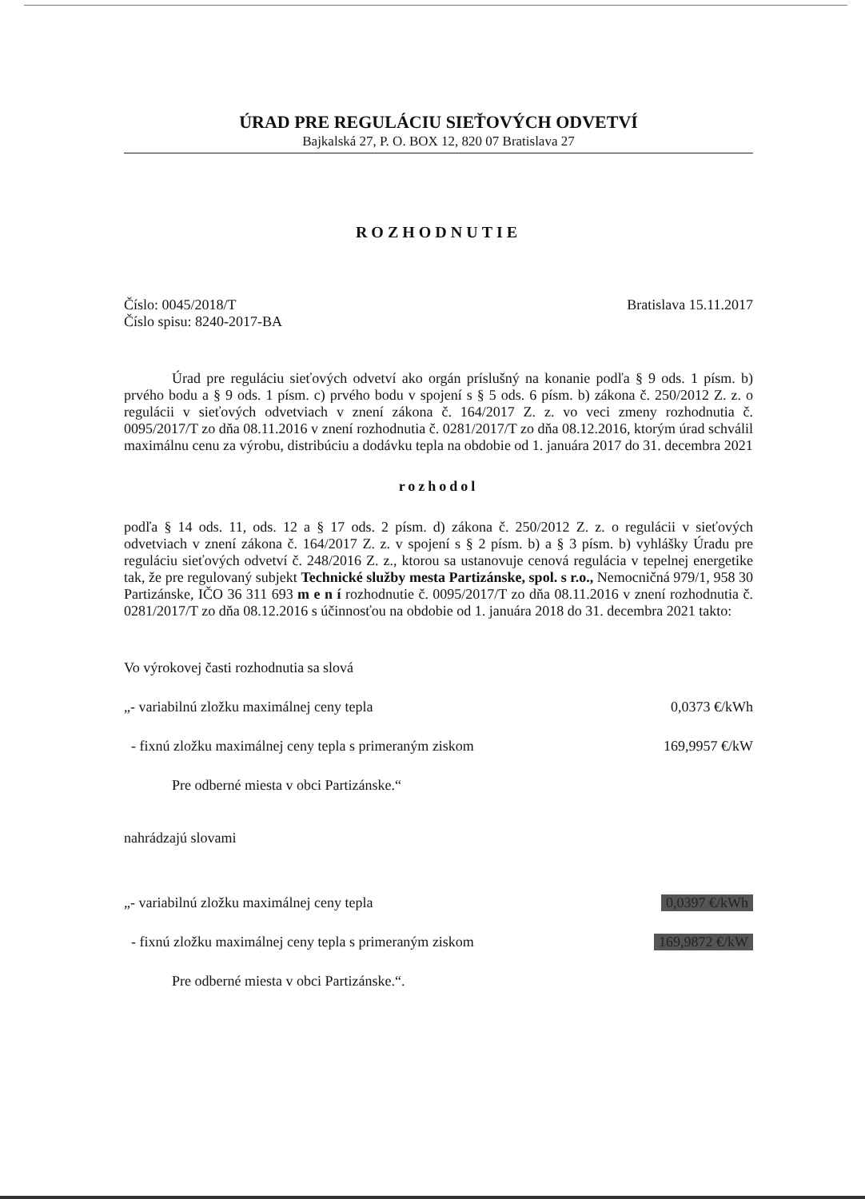ÚRAD PRE REGULÁCIU SIEŤOVÝCH ODVETVÍ
Bajkalská 27, P. O. BOX 12, 820 07 Bratislava 27
ROZHODNUTIE
Číslo: 0045/2018/T
Číslo spisu: 8240-2017-BA
Bratislava 15.11.2017
Úrad pre reguláciu sieťových odvetví ako orgán príslušný na konanie podľa § 9 ods. 1 písm. b) prvého bodu a § 9 ods. 1 písm. c) prvého bodu v spojení s § 5 ods. 6 písm. b) zákona č. 250/2012 Z. z. o regulácii v sieťových odvetviach v znení zákona č. 164/2017 Z. z. vo veci zmeny rozhodnutia č. 0095/2017/T zo dňa 08.11.2016 v znení rozhodnutia č. 0281/2017/T zo dňa 08.12.2016, ktorým úrad schválil maximálnu cenu za výrobu, distribúciu a dodávku tepla na obdobie od 1. januára 2017 do 31. decembra 2021
rozhodol
podľa § 14 ods. 11, ods. 12 a § 17 ods. 2 písm. d) zákona č. 250/2012 Z. z. o regulácii v sieťových odvetviach v znení zákona č. 164/2017 Z. z. v spojení s § 2 písm. b) a § 3 písm. b) vyhlášky Úradu pre reguláciu sieťových odvetví č. 248/2016 Z. z., ktorou sa ustanovuje cenová regulácia v tepelnej energetike tak, že pre regulovaný subjekt Technické služby mesta Partizánske, spol. s r.o., Nemocničná 979/1, 958 30 Partizánske, IČO 36 311 693 m e n í rozhodnutie č. 0095/2017/T zo dňa 08.11.2016 v znení rozhodnutia č. 0281/2017/T zo dňa 08.12.2016 s účinnosťou na obdobie od 1. januára 2018 do 31. decembra 2021 takto:
Vo výrokovej časti rozhodnutia sa slová
„- variabilnú zložku maximálnej ceny tepla 0,0373 €/kWh
- fixnú zložku maximálnej ceny tepla s primeraným ziskom 169,9957 €/kW
Pre odberné miesta v obci Partizánske.“
nahrádzajú slovami
„- variabilnú zložku maximálnej ceny tepla 0,0397 €/kWh
- fixnú zložku maximálnej ceny tepla s primeraným ziskom 169,9872 €/kW
Pre odberné miesta v obci Partizánske.“.